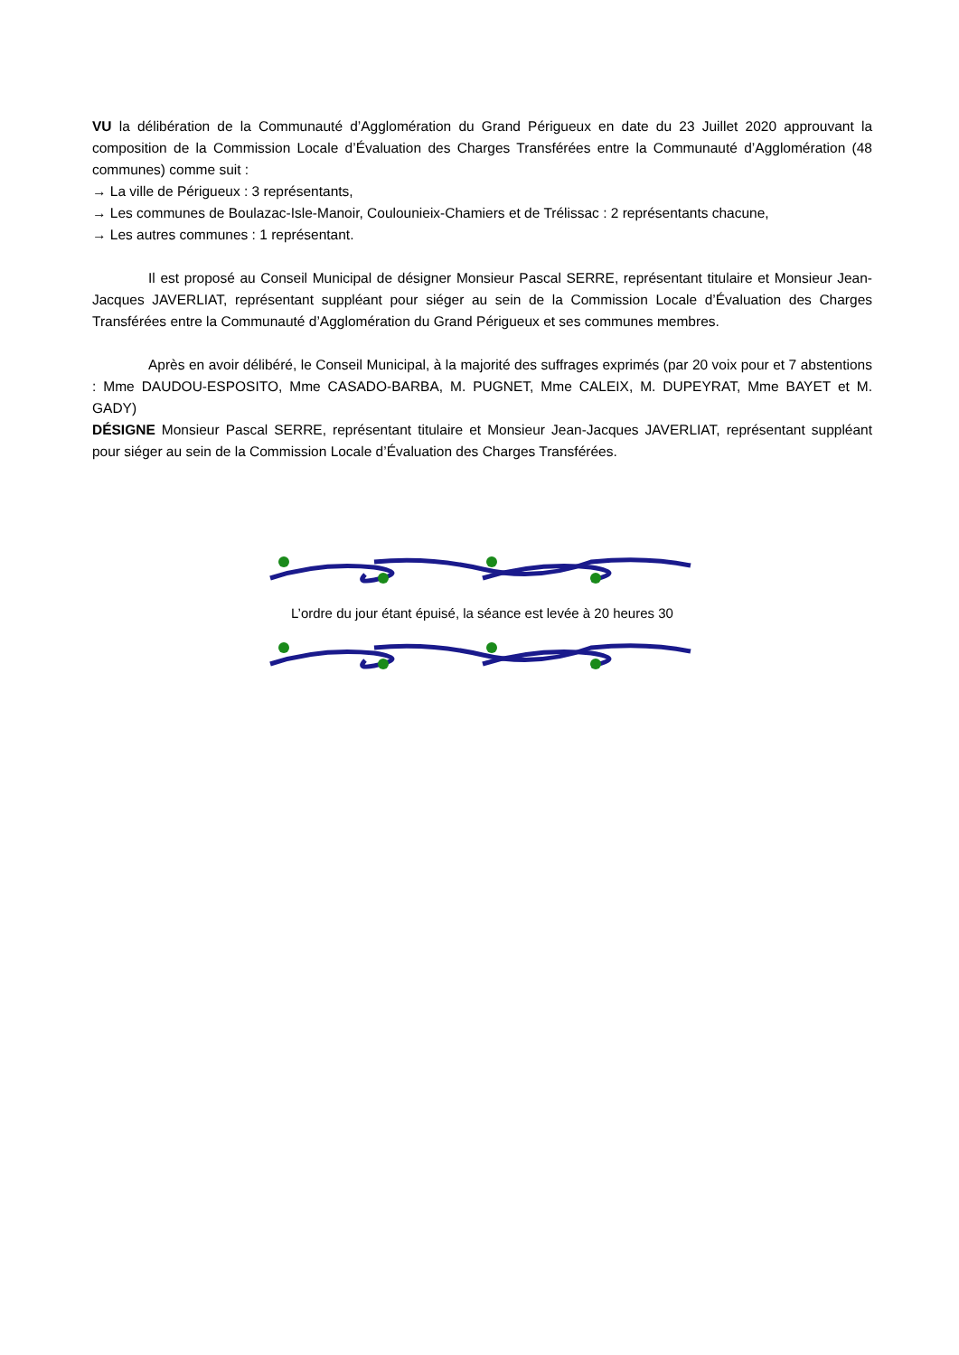VU la délibération de la Communauté d’Agglomération du Grand Périgueux en date du 23 Juillet 2020 approuvant la composition de la Commission Locale d’Évaluation des Charges Transférées entre la Communauté d’Agglomération (48 communes) comme suit :
→ La ville de Périgueux : 3 représentants,
→ Les communes de Boulazac-Isle-Manoir, Coulounieix-Chamiers et de Trélissac : 2 représentants chacune,
→ Les autres communes : 1 représentant.
Il est proposé au Conseil Municipal de désigner Monsieur Pascal SERRE, représentant titulaire et Monsieur Jean-Jacques JAVERLIAT, représentant suppléant pour siéger au sein de la Commission Locale d’Évaluation des Charges Transférées entre la Communauté d’Agglomération du Grand Périgueux et ses communes membres.
Après en avoir délibéré, le Conseil Municipal, à la majorité des suffrages exprimés (par 20 voix pour et 7 abstentions : Mme DAUDOU-ESPOSITO, Mme CASADO-BARBA, M. PUGNET, Mme CALEIX, M. DUPEYRAT, Mme BAYET et M. GADY)
DÉSIGNE Monsieur Pascal SERRE, représentant titulaire et Monsieur Jean-Jacques JAVERLIAT, représentant suppléant pour siéger au sein de la Commission Locale d’Évaluation des Charges Transférées.
L’ordre du jour étant épuisé, la séance est levée à 20 heures 30